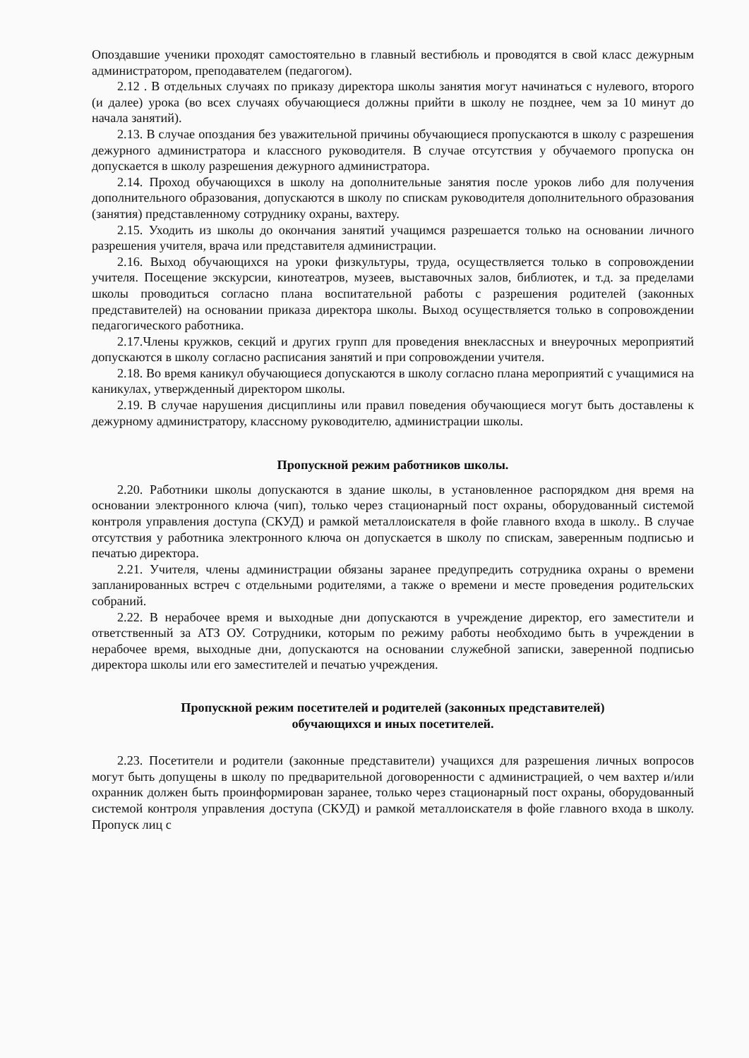Опоздавшие ученики проходят самостоятельно в главный вестибюль и проводятся в свой класс дежурным администратором, преподавателем (педагогом).
2.12 . В отдельных случаях по приказу директора школы занятия могут начинаться с нулевого, второго (и далее) урока (во всех случаях обучающиеся должны прийти в школу не позднее, чем за 10 минут до начала занятий).
2.13. В случае опоздания без уважительной причины обучающиеся пропускаются в школу с разрешения дежурного администратора и классного руководителя. В случае отсутствия у обучаемого пропуска он допускается в школу разрешения дежурного администратора.
2.14. Проход обучающихся в школу на дополнительные занятия после уроков либо для получения дополнительного образования, допускаются в школу по спискам руководителя дополнительного образования (занятия) представленному сотруднику охраны, вахтеру.
2.15. Уходить из школы до окончания занятий учащимся разрешается только на основании личного разрешения учителя, врача или представителя администрации.
2.16. Выход обучающихся на уроки физкультуры, труда, осуществляется только в сопровождении учителя. Посещение экскурсии, кинотеатров, музеев, выставочных залов, библиотек, и т.д. за пределами школы проводиться согласно плана воспитательной работы с разрешения родителей (законных представителей) на основании приказа директора школы. Выход осуществляется только в сопровождении педагогического работника.
2.17.Члены кружков, секций и других групп для проведения внеклассных и внеурочных мероприятий допускаются в школу согласно расписания занятий и при сопровождении учителя.
2.18. Во время каникул обучающиеся допускаются в школу согласно плана мероприятий с учащимися на каникулах, утвержденный директором школы.
2.19. В случае нарушения дисциплины или правил поведения обучающиеся могут быть доставлены к дежурному администратору, классному руководителю, администрации школы.
Пропускной режим работников школы.
2.20. Работники школы допускаются в здание школы, в установленное распорядком дня время на основании электронного ключа (чип), только через стационарный пост охраны, оборудованный системой контроля управления доступа (СКУД) и рамкой металлоискателя в фойе главного входа в школу.. В случае отсутствия у работника электронного ключа он допускается в школу по спискам, заверенным подписью и печатью директора.
2.21. Учителя, члены администрации обязаны заранее предупредить сотрудника охраны о времени запланированных встреч с отдельными родителями, а также о времени и месте проведения родительских собраний.
2.22. В нерабочее время и выходные дни допускаются в учреждение директор, его заместители и ответственный за АТЗ ОУ. Сотрудники, которым по режиму работы необходимо быть в учреждении в нерабочее время, выходные дни, допускаются на основании служебной записки, заверенной подписью директора школы или его заместителей и печатью учреждения.
Пропускной режим посетителей и родителей (законных представителей)
обучающихся и иных посетителей.
2.23. Посетители и родители (законные представители) учащихся для разрешения личных вопросов могут быть допущены в школу по предварительной договоренности с администрацией, о чем вахтер и/или охранник должен быть проинформирован заранее, только через стационарный пост охраны, оборудованный системой контроля управления доступа (СКУД) и рамкой металлоискателя в фойе главного входа в школу. Пропуск лиц с